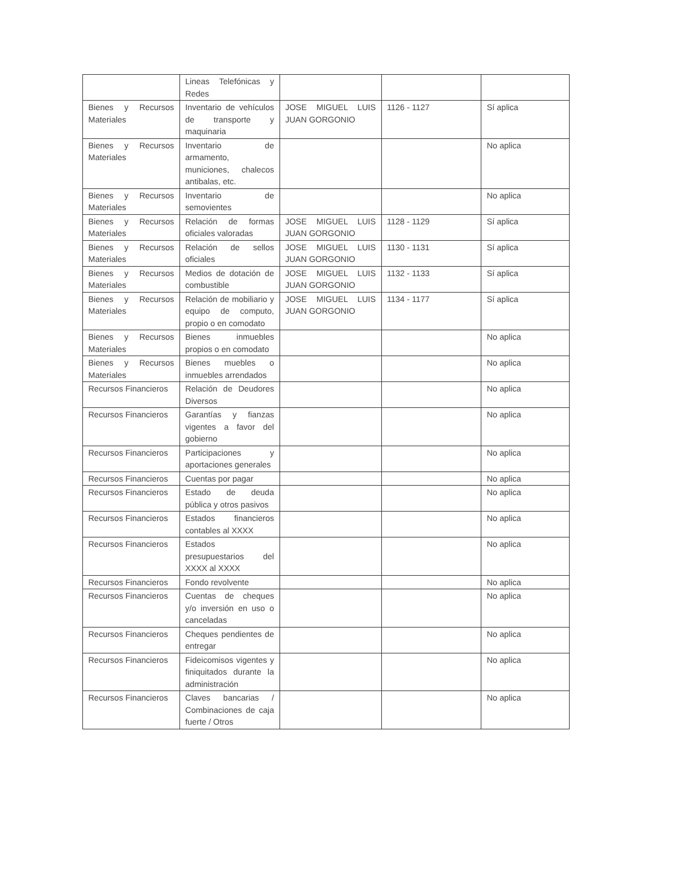| | Lineas Telefónicas y Redes | | | |
| Bienes y Recursos Materiales | Inventario de vehículos de transporte y maquinaria | JOSE MIGUEL LUIS JUAN GORGONIO | 1126 - 1127 | Sí aplica |
| Bienes y Recursos Materiales | Inventario de armamento, municiones, chalecos antibalas, etc. | | | No aplica |
| Bienes y Recursos Materiales | Inventario de semovientes | | | No aplica |
| Bienes y Recursos Materiales | Relación de formas oficiales valoradas | JOSE MIGUEL LUIS JUAN GORGONIO | 1128 - 1129 | Sí aplica |
| Bienes y Recursos Materiales | Relación de sellos oficiales | JOSE MIGUEL LUIS JUAN GORGONIO | 1130 - 1131 | Sí aplica |
| Bienes y Recursos Materiales | Medios de dotación de combustible | JOSE MIGUEL LUIS JUAN GORGONIO | 1132 - 1133 | Sí aplica |
| Bienes y Recursos Materiales | Relación de mobiliario y equipo de computo, propio o en comodato | JOSE MIGUEL LUIS JUAN GORGONIO | 1134 - 1177 | Sí aplica |
| Bienes y Recursos Materiales | Bienes inmuebles propios o en comodato | | | No aplica |
| Bienes y Recursos Materiales | Bienes muebles o inmuebles arrendados | | | No aplica |
| Recursos Financieros | Relación de Deudores Diversos | | | No aplica |
| Recursos Financieros | Garantías y fianzas vigentes a favor del gobierno | | | No aplica |
| Recursos Financieros | Participaciones y aportaciones generales | | | No aplica |
| Recursos Financieros | Cuentas por pagar | | | No aplica |
| Recursos Financieros | Estado de deuda pública y otros pasivos | | | No aplica |
| Recursos Financieros | Estados financieros contables al XXXX | | | No aplica |
| Recursos Financieros | Estados presupuestarios del XXXX al XXXX | | | No aplica |
| Recursos Financieros | Fondo revolvente | | | No aplica |
| Recursos Financieros | Cuentas de cheques y/o inversión en uso o canceladas | | | No aplica |
| Recursos Financieros | Cheques pendientes de entregar | | | No aplica |
| Recursos Financieros | Fideicomisos vigentes y finiquitados durante la administración | | | No aplica |
| Recursos Financieros | Claves bancarias / Combinaciones de caja fuerte / Otros | | | No aplica |